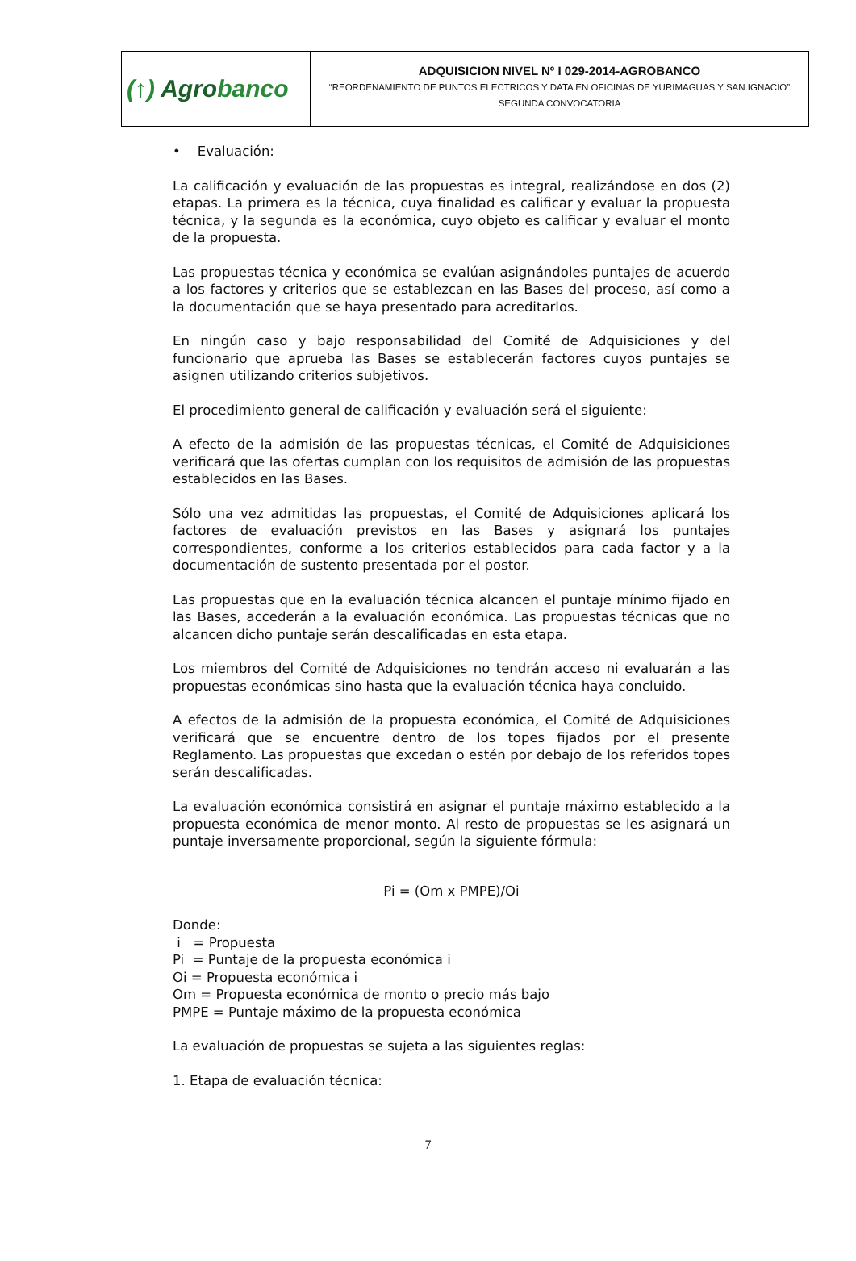| (↑) Agro banco | ADQUISICION NIVEL Nº I 029-2014-AGROBANCO “REORDENAMIENTO DE PUNTOS ELECTRICOS Y DATA EN OFICINAS DE YURIMAGUAS Y SAN IGNACIO” SEGUNDA CONVOCATORIA |
• Evaluación:
La calificación y evaluación de las propuestas es integral, realizándose en dos (2) etapas. La primera es la técnica, cuya finalidad es calificar y evaluar la propuesta técnica, y la segunda es la económica, cuyo objeto es calificar y evaluar el monto de la propuesta.
Las propuestas técnica y económica se evalúan asignándoles puntajes de acuerdo a los factores y criterios que se establezcan en las Bases del proceso, así como a la documentación que se haya presentado para acreditarlos.
En ningún caso y bajo responsabilidad del Comité de Adquisiciones y del funcionario que aprueba las Bases se establecerán factores cuyos puntajes se asignen utilizando criterios subjetivos.
El procedimiento general de calificación y evaluación será el siguiente:
A efecto de la admisión de las propuestas técnicas, el Comité de Adquisiciones verificará que las ofertas cumplan con los requisitos de admisión de las propuestas establecidos en las Bases.
Sólo una vez admitidas las propuestas, el Comité de Adquisiciones aplicará los factores de evaluación previstos en las Bases y asignará los puntajes correspondientes, conforme a los criterios establecidos para cada factor y a la documentación de sustento presentada por el postor.
Las propuestas que en la evaluación técnica alcancen el puntaje mínimo fijado en las Bases, accederán a la evaluación económica. Las propuestas técnicas que no alcancen dicho puntaje serán descalificadas en esta etapa.
Los miembros del Comité de Adquisiciones no tendrán acceso ni evaluarán a las propuestas económicas sino hasta que la evaluación técnica haya concluido.
A efectos de la admisión de la propuesta económica, el Comité de Adquisiciones verificará que se encuentre dentro de los topes fijados por el presente Reglamento. Las propuestas que excedan o estén por debajo de los referidos topes serán descalificadas.
La evaluación económica consistirá en asignar el puntaje máximo establecido a la propuesta económica de menor monto. Al resto de propuestas se les asignará un puntaje inversamente proporcional, según la siguiente fórmula:
Pi = (Om x PMPE)/Oi
Donde:
i = Propuesta
Pi = Puntaje de la propuesta económica i
Oi = Propuesta económica i
Om = Propuesta económica de monto o precio más bajo
PMPE = Puntaje máximo de la propuesta económica
La evaluación de propuestas se sujeta a las siguientes reglas:
1. Etapa de evaluación técnica:
7